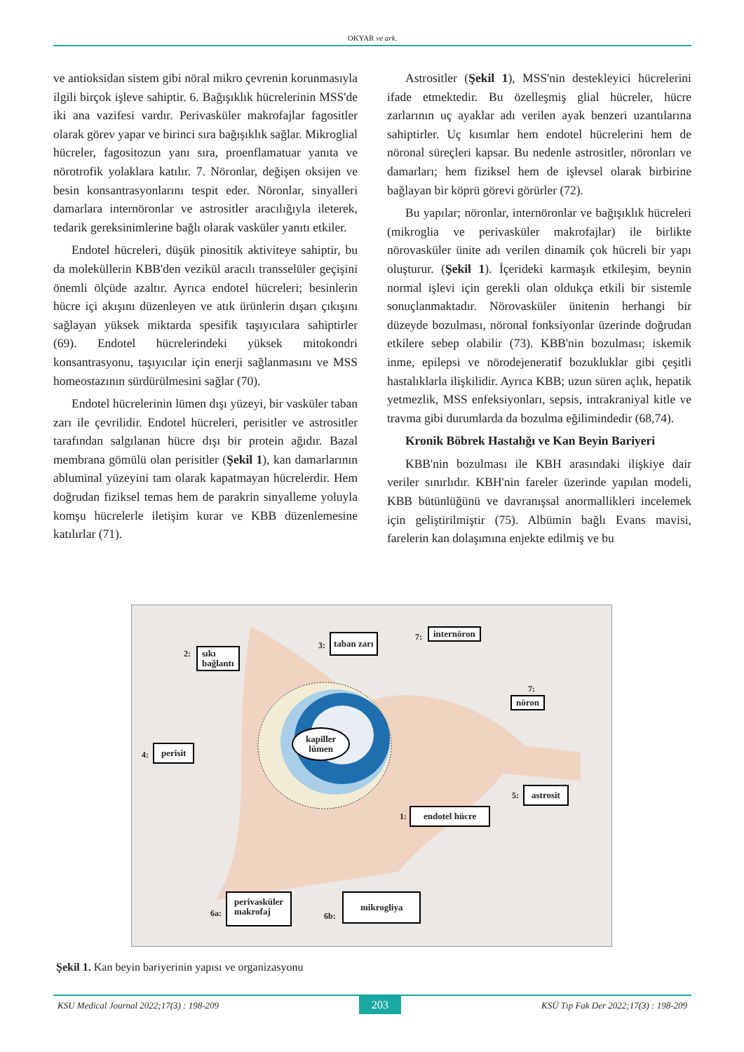OKYAR ve ark.
ve antioksidan sistem gibi nöral mikro çevrenin korunmasıyla ilgili birçok işleve sahiptir. 6. Bağışıklık hücrelerinin MSS'de iki ana vazifesi vardır. Perivasküler makrofajlar fagositler olarak görev yapar ve birinci sıra bağışıklık sağlar. Mikroglial hücreler, fagositozun yanı sıra, proenflamatuar yanıta ve nörotrofik yolaklara katılır. 7. Nöronlar, değişen oksijen ve besin konsantrasyonlarını tespit eder. Nöronlar, sinyalleri damarlara internöronlar ve astrositler aracılığıyla ileterek, tedarik gereksinimlerine bağlı olarak vasküler yanıtı etkiler.
Endotel hücreleri, düşük pinositik aktiviteye sahiptir, bu da moleküllerin KBB'den vezikül aracılı transselüler geçişini önemli ölçüde azaltır. Ayrıca endotel hücreleri; besinlerin hücre içi akışını düzenleyen ve atık ürünlerin dışarı çıkışını sağlayan yüksek miktarda spesifik taşıyıcılara sahiptirler (69). Endotel hücrelerindeki yüksek mitokondri konsantrasyonu, taşıyıcılar için enerji sağlanmasını ve MSS homeostazının sürdürülmesini sağlar (70).
Endotel hücrelerinin lümen dışı yüzeyi, bir vasküler taban zarı ile çevrilidir. Endotel hücreleri, perisitler ve astrositler tarafından salgılanan hücre dışı bir protein ağıdır. Bazal membrana gömülü olan perisitler (Şekil 1), kan damarlarının abluminal yüzeyini tam olarak kapatmayan hücrelerdir. Hem doğrudan fiziksel temas hem de parakrin sinyalleme yoluyla komşu hücrelerle iletişim kurar ve KBB düzenlemesine katılırlar (71).
Astrositler (Şekil 1), MSS'nin destekleyici hücrelerini ifade etmektedir. Bu özelleşmiş glial hücreler, hücre zarlarının uç ayaklar adı verilen ayak benzeri uzantılarına sahiptirler. Uç kısımlar hem endotel hücrelerini hem de nöronal süreçleri kapsar. Bu nedenle astrositler, nöronları ve damarları; hem fiziksel hem de işlevsel olarak birbirine bağlayan bir köprü görevi görürler (72).
Bu yapılar; nöronlar, internöronlar ve bağışıklık hücreleri (mikroglia ve perivasküler makrofajlar) ile birlikte nörovasküler ünite adı verilen dinamik çok hücreli bir yapı oluşturur. (Şekil 1). İçerideki karmaşık etkileşim, beynin normal işlevi için gerekli olan oldukça etkili bir sistemle sonuçlanmaktadır. Nörovasküler ünitenin herhangi bir düzeyde bozulması, nöronal fonksiyonlar üzerinde doğrudan etkilere sebep olabilir (73). KBB'nin bozulması; iskemik inme, epilepsi ve nörodejeneratif bozukluklar gibi çeşitli hastalıklarla ilişkilidir. Ayrıca KBB; uzun süren açlık, hepatik yetmezlik, MSS enfeksiyonları, sepsis, intrakraniyal kitle ve travma gibi durumlarda da bozulma eğilimindedir (68,74).
Kronik Böbrek Hastalığı ve Kan Beyin Bariyeri
KBB'nin bozulması ile KBH arasındaki ilişkiye dair veriler sınırlıdır. KBH'nin fareler üzerinde yapılan modeli, KBB bütünlüğünü ve davranışsal anormallikleri incelemek için geliştirilmiştir (75). Albümin bağlı Evans mavisi, farelerin kan dolaşımına enjekte edilmiş ve bu
2:
sıkı
bağlantı
3:
taban zarı 7: internöron
7:
nöron
kapiller
lümen
4:
perisit
5: astrosit
1: endotel hücre
6a:
perivasküler
makrofaj
6b:
mikrogliya
Şekil 1. Kan beyin bariyerinin yapısı ve organizasyonu
KSU Medical Journal 2022;17(3) : 198-209 203 KSÜ Tıp Fak Der 2022;17(3) : 198-209